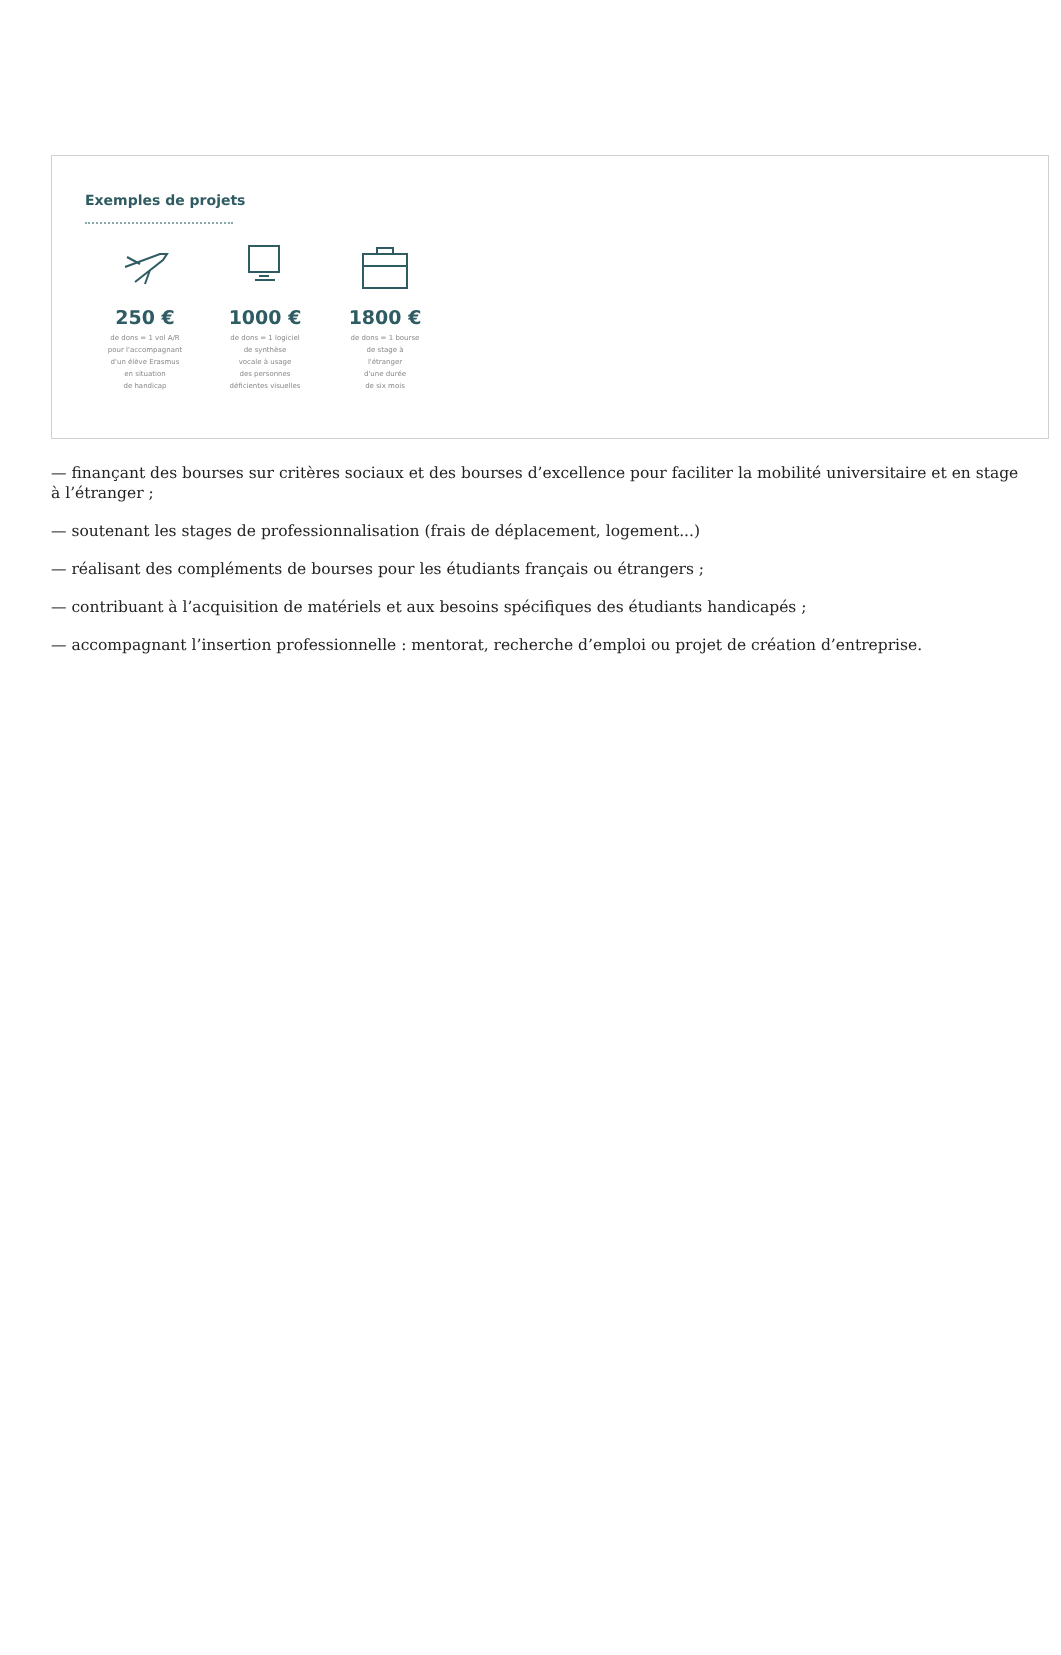Exemples de projets
250 €
de dons = 1 vol A/R
pour l'accompagnant
d'un élève Erasmus
en situation
de handicap
1000 €
de dons = 1 logiciel
de synthèse
vocale à usage
des personnes
déficientes visuelles
1800 €
de dons = 1 bourse
de stage à
l'étranger
d'une durée
de six mois
— finançant des bourses sur critères sociaux et des bourses d’excellence pour faciliter la mobilité universitaire et en stage à l’étranger ;
— soutenant les stages de professionnalisation (frais de déplacement, logement...)
— réalisant des compléments de bourses pour les étudiants français ou étrangers ;
— contribuant à l’acquisition de matériels et aux besoins spécifiques des étudiants handicapés ;
— accompagnant l’insertion professionnelle : mentorat, recherche d’emploi ou projet de création d’entreprise.